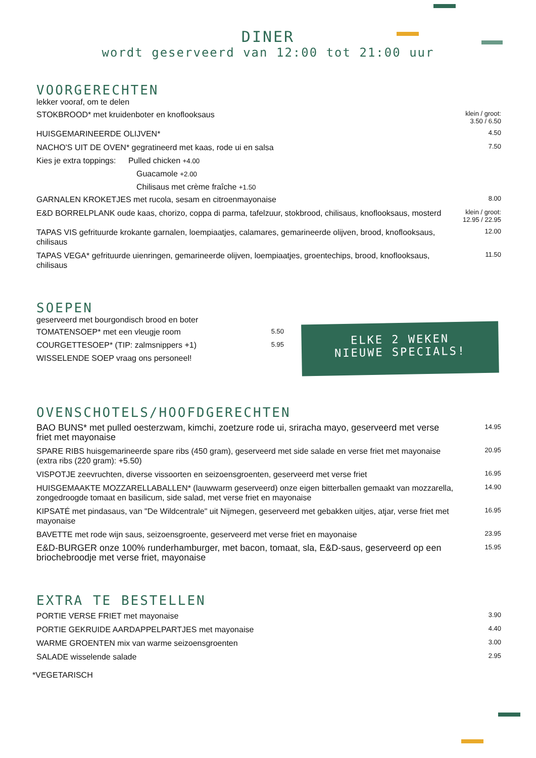DINER
wordt geserveerd van 12:00 tot 21:00 uur
VOORGERECHTEN
lekker vooraf, om te delen
STOKBROOD* met kruidenboter en knoflooksaus
klein / groot:
3.50 / 6.50
HUISGEMARINEERDE OLIJVEN*
4.50
NACHO'S UIT DE OVEN* gegratineerd met kaas, rode ui en salsa
7.50
Kies je extra toppings: Pulled chicken +4.00
Guacamole +2.00
Chilisaus met crème fraîche +1.50
GARNALEN KROKETJES met rucola, sesam en citroenmayonaise
8.00
E&D BORRELPLANK oude kaas, chorizo, coppa di parma, tafelzuur, stokbrood, chilisaus, knoflooksaus, mosterd
klein / groot:
12.95 / 22.95
TAPAS VIS gefrituurde krokante garnalen, loempiaatjes, calamares, gemarineerde olijven, brood, knoflooksaus, chilisaus
12.00
TAPAS VEGA* gefrituurde uienringen, gemarineerde olijven, loempiaatjes, groentechips, brood, knoflooksaus, chilisaus
11.50
SOEPEN
geserveerd met bourgondisch brood en boter
TOMATENSOEP* met een vleugje room
5.50
COURGETTESOEP* (TIP: zalmsnippers +1)
5.95
WISSELENDE SOEP vraag ons personeel!
ELKE 2 WEKEN
NIEUWE SPECIALS!
OVENSCHOTELS/HOOFDGERECHTEN
BAO BUNS* met pulled oesterzwam, kimchi, zoetzure rode ui, sriracha mayo, geserveerd met verse friet met mayonaise
14.95
SPARE RIBS huisgemarineerde spare ribs (450 gram), geserveerd met side salade en verse friet met mayonaise (extra ribs (220 gram): +5.50)
20.95
VISPOTJE zeevruchten, diverse vissoorten en seizoensgroenten, geserveerd met verse friet
16.95
HUISGEMAAKTE MOZZARELLABALLEN* (lauwwarm geserveerd) onze eigen bitterballen gemaakt van mozzarella, zongedroogde tomaat en basilicum, side salad, met verse friet en mayonaise
14.90
KIPSATÉ met pindasaus, van "De Wildcentrale" uit Nijmegen, geserveerd met gebakken uitjes, atjar, verse friet met mayonaise
16.95
BAVETTE met rode wijn saus, seizoensgroente, geserveerd met verse friet en mayonaise
23.95
E&D-BURGER onze 100% runderhamburger, met bacon, tomaat, sla, E&D-saus, geserveerd op een briochebroodje met verse friet, mayonaise
15.95
EXTRA TE BESTELLEN
PORTIE VERSE FRIET met mayonaise
3.90
PORTIE GEKRUIDE AARDAPPELPARTJES met mayonaise
4.40
WARME GROENTEN mix van warme seizoensgroenten
3.00
SALADE wisselende salade
2.95
*VEGETARISCH